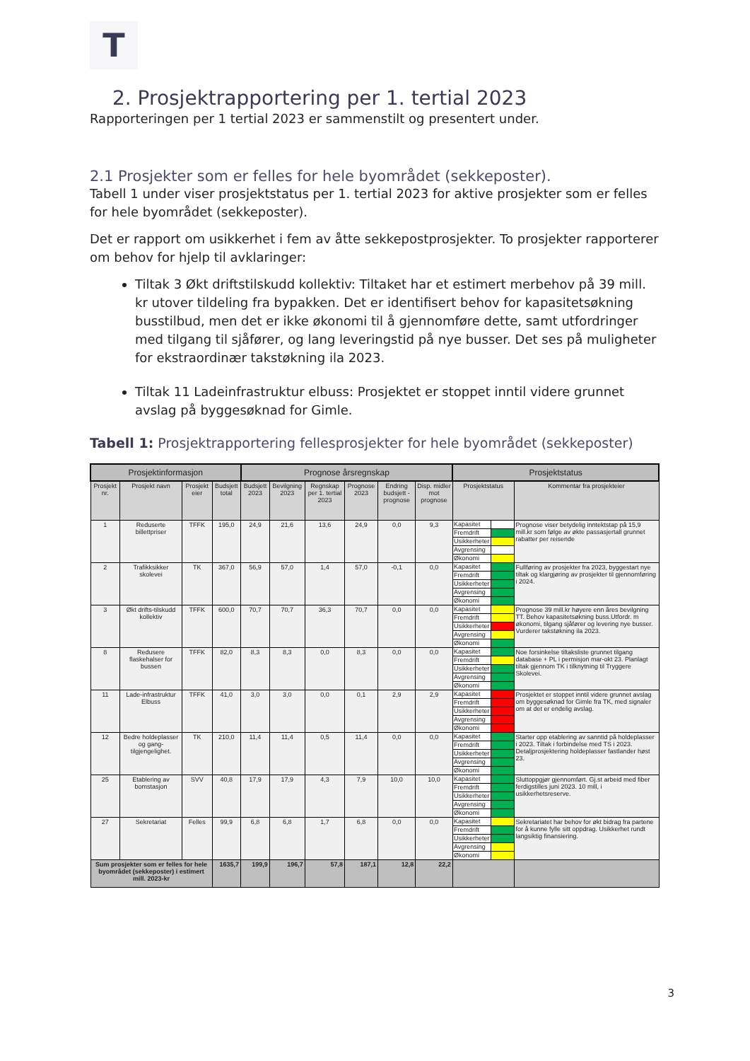T
2. Prosjektrapportering per 1. tertial 2023
Rapporteringen per 1 tertial 2023 er sammenstilt og presentert under.
2.1 Prosjekter som er felles for hele byområdet (sekkeposter).
Tabell 1 under viser prosjektstatus per 1. tertial 2023 for aktive prosjekter som er felles for hele byområdet (sekkeposter).
Det er rapport om usikkerhet i fem av åtte sekkepostprosjekter. To prosjekter rapporterer om behov for hjelp til avklaringer:
Tiltak 3 Økt driftstilskudd kollektiv: Tiltaket har et estimert merbehov på 39 mill. kr utover tildeling fra bypakken. Det er identifisert behov for kapasitetsøkning busstilbud, men det er ikke økonomi til å gjennomføre dette, samt utfordringer med tilgang til sjåfører, og lang leveringstid på nye busser. Det ses på muligheter for ekstraordinær takstøkning ila 2023.
Tiltak 11 Ladeinfrastruktur elbuss: Prosjektet er stoppet inntil videre grunnet avslag på byggesøknad for Gimle.
Tabell 1: Prosjektrapportering fellesprosjekter for hele byområdet (sekkeposter)
| Prosjektinformasjon | | | | Prognose årsregnskap | | | | | | Prosjektstatus | | |
| --- | --- | --- | --- | --- | --- | --- | --- | --- | --- | --- | --- | --- |
| Prosjekt nr. | Prosjekt navn | Prosjekt eier | Budsjett total | Budsjett 2023 | Bevilgning 2023 | Regnskap per 1. tertial 2023 | Prognose 2023 | Endring budsjett - prognose | Disp. midler mot prognose | Prosjektstatus | | Kommentar fra prosjekteier |
| 1 | Reduserte billettpriser | TFFK | 195,0 | 24,9 | 21,6 | 13,6 | 24,9 | 0,0 | 9,3 | Kapasitet | | Prognose viser betydelig inntektstap på 15,9 mill.kr som følge av økte passasjertall grunnet rabatter per reisende |
| | | | | | | | | | | Fremdrift | | |
| | | | | | | | | | | Usikkerheter | | |
| | | | | | | | | | | Avgrensing | | |
| | | | | | | | | | | Økonomi | | |
| 2 | Trafikksikker skolevei | TK | 367,0 | 56,9 | 57,0 | 1,4 | 57,0 | -0,1 | 0,0 | Kapasitet | | Fullføring av prosjekter fra 2023, byggestart nye tiltak og klargjøring av prosjekter til gjennomføring i 2024. |
| | | | | | | | | | | Fremdrift | | |
| | | | | | | | | | | Usikkerheter | | |
| | | | | | | | | | | Avgrensing | | |
| | | | | | | | | | | Økonomi | | |
| 3 | Økt drifts-tilskudd kollektiv | TFFK | 600,0 | 70,7 | 70,7 | 36,3 | 70,7 | 0,0 | 0,0 | Kapasitet | | Prognose 39 mill.kr høyere enn åres bevilgning TT. Behov kapasitetsøkning buss.Utfordr. m økonomi, tilgang sjåfører og levering nye busser. Vurderer takstøkning ila 2023. |
| | | | | | | | | | | Fremdrift | | |
| | | | | | | | | | | Usikkerheter | | |
| | | | | | | | | | | Avgrensing | | |
| | | | | | | | | | | Økonomi | | |
| 8 | Redusere flaskehalser for bussen | TFFK | 82,0 | 8,3 | 8,3 | 0,0 | 8,3 | 0,0 | 0,0 | Kapasitet | | Noe forsinkelse tiltaksliste grunnet tilgang database + PL i permisjon mar-okt 23. Planlagt tiltak gjennom TK i tilknytning til Tryggere Skolevei. |
| | | | | | | | | | | Fremdrift | | |
| | | | | | | | | | | Usikkerheter | | |
| | | | | | | | | | | Avgrensing | | |
| | | | | | | | | | | Økonomi | | |
| 11 | Lade-infrastruktur Elbuss | TFFK | 41,0 | 3,0 | 3,0 | 0,0 | 0,1 | 2,9 | 2,9 | Kapasitet | | Prosjektet er stoppet inntil videre grunnet avslag om byggesøknad for Gimle fra TK, med signaler om at det er endelig avslag. |
| | | | | | | | | | | Fremdrift | | |
| | | | | | | | | | | Usikkerheter | | |
| | | | | | | | | | | Avgrensing | | |
| | | | | | | | | | | Økonomi | | |
| 12 | Bedre holdeplasser og gang-tilgjengelighet. | TK | 210,0 | 11,4 | 11,4 | 0,5 | 11,4 | 0,0 | 0,0 | Kapasitet | | Starter opp etablering av sanntid på holdeplasser i 2023. Tiltak i forbindelse med TS i 2023. Detaljprosjektering holdeplasser fastlander høst 23. |
| | | | | | | | | | | Fremdrift | | |
| | | | | | | | | | | Usikkerheter | | |
| | | | | | | | | | | Avgrensing | | |
| | | | | | | | | | | Økonomi | | |
| 25 | Etablering av bomstasjon | SVV | 40,8 | 17,9 | 17,9 | 4,3 | 7,9 | 10,0 | 10,0 | Kapasitet | | Sluttoppgjør gjennomført. Gj.st arbeid med fiber ferdigstilles juni 2023. 10 mill, i usikkerhetsreserve. |
| | | | | | | | | | | Fremdrift | | |
| | | | | | | | | | | Usikkerheter | | |
| | | | | | | | | | | Avgrensing | | |
| | | | | | | | | | | Økonomi | | |
| 27 | Sekretariat | Felles | 99,9 | 6,8 | 6,8 | 1,7 | 6,8 | 0,0 | 0,0 | Kapasitet | | Sekretariatet har behov for økt bidrag fra partene for å kunne fylle sitt oppdrag. Usikkerhet rundt langsiktig finansiering. |
| | | | | | | | | | | Fremdrift | | |
| | | | | | | | | | | Usikkerheter | | |
| | | | | | | | | | | Avgrensing | | |
| | | | | | | | | | | Økonomi | | |
| Sum prosjekter som er felles for hele byområdet (sekkeposter) i estimert mill. 2023-kr | | | 1635,7 | 199,9 | 196,7 | 57,8 | 187,1 | 12,8 | 22,2 | | | |
3